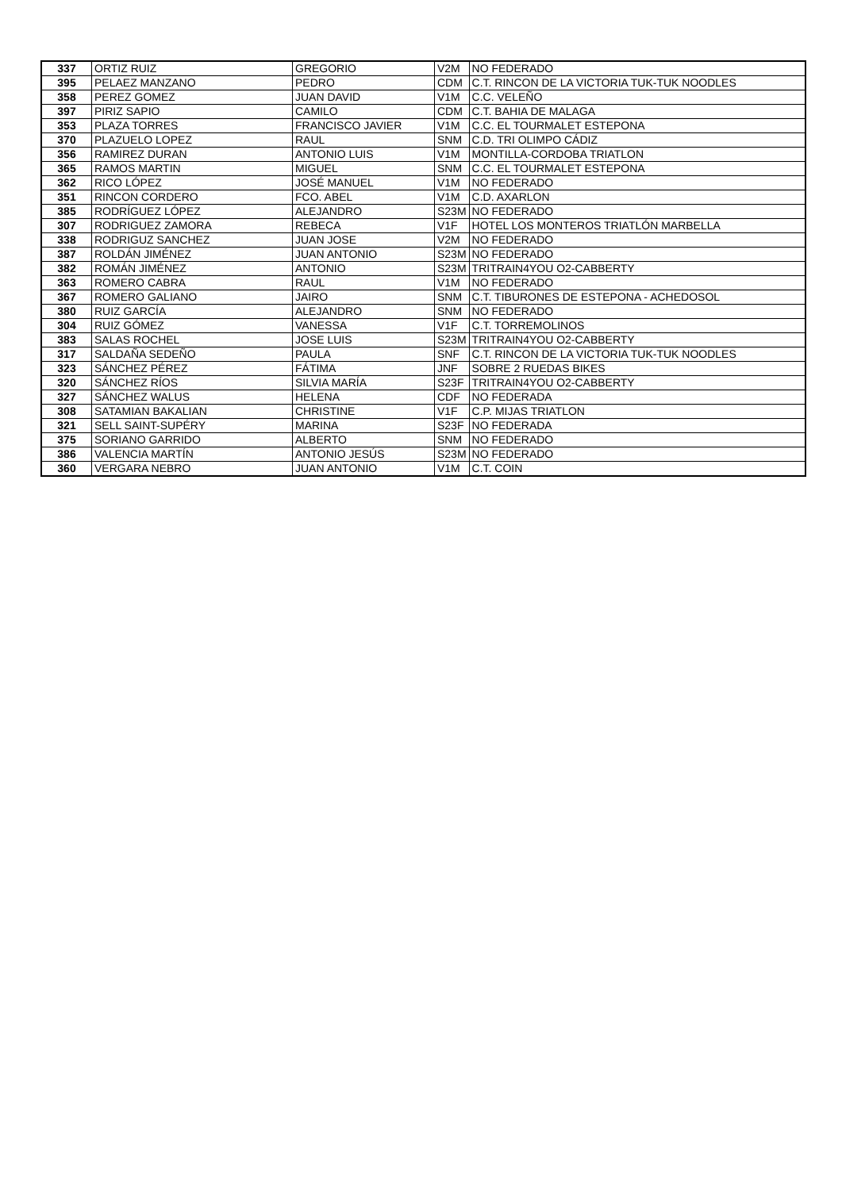| 337 | ORTIZ RUIZ | GREGORIO | V2M | NO FEDERADO |
| 395 | PELAEZ MANZANO | PEDRO | CDM | C.T. RINCON DE LA VICTORIA TUK-TUK NOODLES |
| 358 | PEREZ GOMEZ | JUAN DAVID | V1M | C.C. VELEÑO |
| 397 | PIRIZ SAPIO | CAMILO | CDM | C.T. BAHIA DE MALAGA |
| 353 | PLAZA TORRES | FRANCISCO JAVIER | V1M | C.C. EL TOURMALET ESTEPONA |
| 370 | PLAZUELO LOPEZ | RAUL | SNM | C.D. TRI OLIMPO CÁDIZ |
| 356 | RAMIREZ DURAN | ANTONIO LUIS | V1M | MONTILLA-CORDOBA TRIATLON |
| 365 | RAMOS MARTIN | MIGUEL | SNM | C.C. EL TOURMALET ESTEPONA |
| 362 | RICO LÓPEZ | JOSÉ MANUEL | V1M | NO FEDERADO |
| 351 | RINCON CORDERO | FCO. ABEL | V1M | C.D. AXARLON |
| 385 | RODRÍGUEZ LÓPEZ | ALEJANDRO | S23M | NO FEDERADO |
| 307 | RODRIGUEZ ZAMORA | REBECA | V1F | HOTEL LOS MONTEROS TRIATLÓN MARBELLA |
| 338 | RODRIGUZ SANCHEZ | JUAN JOSE | V2M | NO FEDERADO |
| 387 | ROLDÁN JIMÉNEZ | JUAN ANTONIO | S23M | NO FEDERADO |
| 382 | ROMÁN JIMÉNEZ | ANTONIO | S23M | TRITRAIN4YOU O2-CABBERTY |
| 363 | ROMERO CABRA | RAUL | V1M | NO FEDERADO |
| 367 | ROMERO GALIANO | JAIRO | SNM | C.T. TIBURONES DE ESTEPONA - ACHEDOSOL |
| 380 | RUIZ GARCÍA | ALEJANDRO | SNM | NO FEDERADO |
| 304 | RUIZ GÓMEZ | VANESSA | V1F | C.T. TORREMOLINOS |
| 383 | SALAS ROCHEL | JOSE LUIS | S23M | TRITRAIN4YOU O2-CABBERTY |
| 317 | SALDAÑA SEDEÑO | PAULA | SNF | C.T. RINCON DE LA VICTORIA TUK-TUK NOODLES |
| 323 | SÁNCHEZ PÉREZ | FÁTIMA | JNF | SOBRE 2 RUEDAS BIKES |
| 320 | SÁNCHEZ RÍOS | SILVIA MARÍA | S23F | TRITRAIN4YOU O2-CABBERTY |
| 327 | SÁNCHEZ WALUS | HELENA | CDF | NO FEDERADA |
| 308 | SATAMIAN BAKALIAN | CHRISTINE | V1F | C.P. MIJAS TRIATLON |
| 321 | SELL SAINT-SUPÉRY | MARINA | S23F | NO FEDERADA |
| 375 | SORIANO GARRIDO | ALBERTO | SNM | NO FEDERADO |
| 386 | VALENCIA MARTÍN | ANTONIO JESÚS | S23M | NO FEDERADO |
| 360 | VERGARA NEBRO | JUAN ANTONIO | V1M | C.T. COIN |